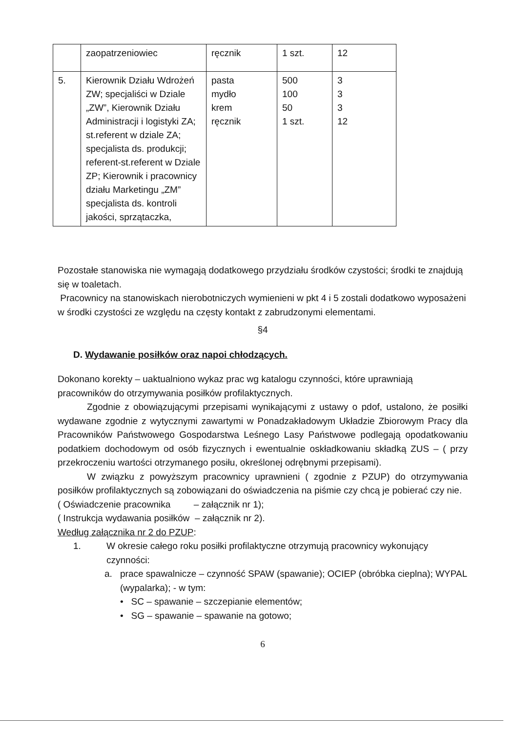| | zaopatrzeniowiec | ręcznik | 1 szt. | 12 |
| 5. | Kierownik Działu Wdrożeń ZW; specjaliści w Dziale „ZW”, Kierownik Działu Administracji i logistyki ZA; st.referent w dziale ZA; specjalista ds. produkcji; referent-st.referent w Dziale ZP; Kierownik i pracownicy działu Marketingu „ZM” specjalista ds. kontroli jakości, sprzątaczka, | pasta mydło krem ręcznik | 500 100 50 1 szt. | 3 3 3 12 |
Pozostałe stanowiska nie wymagają dodatkowego przydziału środków czystości; środki te znajdują się w toaletach.
Pracownicy na stanowiskach nierobotniczych wymienieni w pkt 4 i 5 zostali dodatkowo wyposażeni w środki czystości ze względu na częsty kontakt z zabrudzonymi elementami.
§4
D. Wydawanie posiłków oraz napoi chłodzących.
Dokonano korekty – uaktualniono wykaz prac wg katalogu czynności, które uprawniają pracowników do otrzymywania posiłków profilaktycznych.
Zgodnie z obowiązującymi przepisami wynikającymi z ustawy o pdof, ustalono, że posiłki wydawane zgodnie z wytycznymi zawartymi w Ponadzakładowym Układzie Zbiorowym Pracy dla Pracowników Państwowego Gospodarstwa Leśnego Lasy Państwowe podlegają opodatkowaniu podatkiem dochodowym od osób fizycznych i ewentualnie oskładkowaniu składką ZUS – ( przy przekroczeniu wartości otrzymanego posiłu, określonej odrębnymi przepisami).
W związku z powyższym pracownicy uprawnieni ( zgodnie z PZUP) do otrzymywania posiłków profilaktycznych są zobowiązani do oświadczenia na piśmie czy chcą je pobierać czy nie.
( Oświadczenie pracownika – załącznik nr 1);
( Instrukcja wydawania posiłków – załącznik nr 2).
Według załącznika nr 2 do PZUP:
1. W okresie całego roku posiłki profilaktyczne otrzymują pracownicy wykonujący czynności:
a. prace spawalnicze – czynność SPAW (spawanie); OCIEP (obróbka cieplna); WYPAL (wypalarka); - w tym:
• SC – spawanie – szczepianie elementów;
• SG – spawanie – spawanie na gotowo;
6